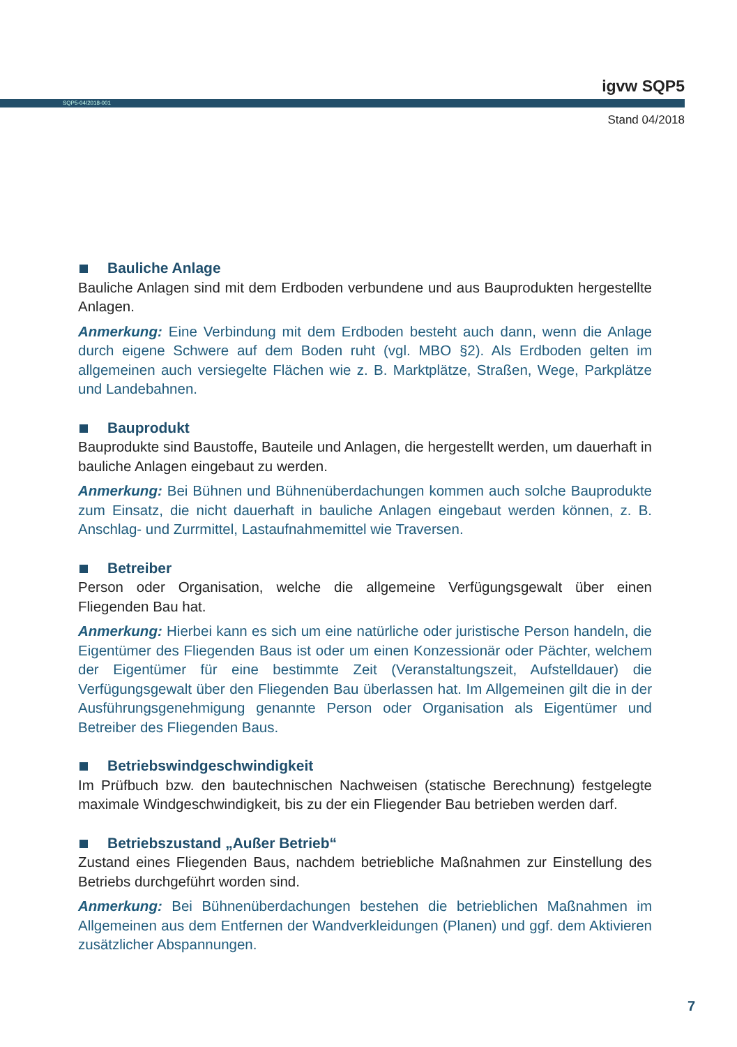igvw SQP5
SQP5-04/2018-001
Stand 04/2018
Bauliche Anlage
Bauliche Anlagen sind mit dem Erdboden verbundene und aus Bauprodukten hergestellte Anlagen.
Anmerkung: Eine Verbindung mit dem Erdboden besteht auch dann, wenn die Anlage durch eigene Schwere auf dem Boden ruht (vgl. MBO §2). Als Erdboden gelten im allgemeinen auch versiegelte Flächen wie z. B. Marktplätze, Straßen, Wege, Parkplätze und Landebahnen.
Bauprodukt
Bauprodukte sind Baustoffe, Bauteile und Anlagen, die hergestellt werden, um dauerhaft in bauliche Anlagen eingebaut zu werden.
Anmerkung: Bei Bühnen und Bühnenüberdachungen kommen auch solche Bauprodukte zum Einsatz, die nicht dauerhaft in bauliche Anlagen eingebaut werden können, z. B. Anschlag- und Zurrmittel, Lastaufnahmemittel wie Traversen.
Betreiber
Person oder Organisation, welche die allgemeine Verfügungsgewalt über einen Fliegenden Bau hat.
Anmerkung: Hierbei kann es sich um eine natürliche oder juristische Person handeln, die Eigentümer des Fliegenden Baus ist oder um einen Konzessionär oder Pächter, welchem der Eigentümer für eine bestimmte Zeit (Veranstaltungszeit, Aufstelldauer) die Verfügungsgewalt über den Fliegenden Bau überlassen hat. Im Allgemeinen gilt die in der Ausführungsgenehmigung genannte Person oder Organisation als Eigentümer und Betreiber des Fliegenden Baus.
Betriebswindgeschwindigkeit
Im Prüfbuch bzw. den bautechnischen Nachweisen (statische Berechnung) festgelegte maximale Windgeschwindigkeit, bis zu der ein Fliegender Bau betrieben werden darf.
Betriebszustand „Außer Betrieb“
Zustand eines Fliegenden Baus, nachdem betriebliche Maßnahmen zur Einstellung des Betriebs durchgeführt worden sind.
Anmerkung: Bei Bühnenüberdachungen bestehen die betrieblichen Maßnahmen im Allgemeinen aus dem Entfernen der Wandverkleidungen (Planen) und ggf. dem Aktivieren zusätzlicher Abspannungen.
7